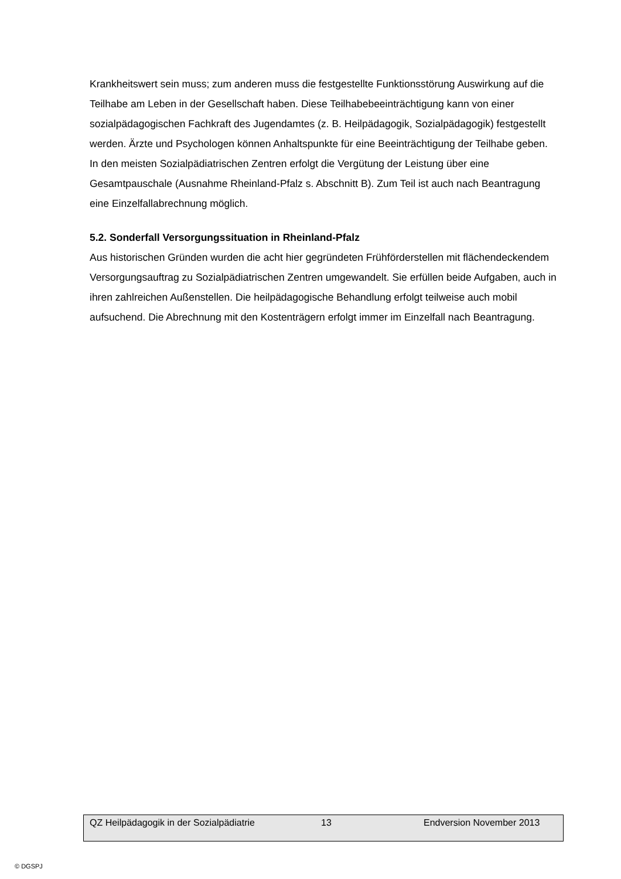Krankheitswert sein muss; zum anderen muss die festgestellte Funktionsstörung Auswirkung auf die Teilhabe am Leben in der Gesellschaft haben. Diese Teilhabebeeinträchtigung kann von einer sozialpädagogischen Fachkraft des Jugendamtes (z. B. Heilpädagogik, Sozialpädagogik) festgestellt werden. Ärzte und Psychologen können Anhaltspunkte für eine Beeinträchtigung der Teilhabe geben. In den meisten Sozialpädiatrischen Zentren erfolgt die Vergütung der Leistung über eine Gesamtpauschale (Ausnahme Rheinland-Pfalz s. Abschnitt B). Zum Teil ist auch nach Beantragung eine Einzelfallabrechnung möglich.
5.2. Sonderfall Versorgungssituation in Rheinland-Pfalz
Aus historischen Gründen wurden die acht hier gegründeten Frühförderstellen mit flächendeckendem Versorgungsauftrag zu Sozialpädiatrischen Zentren umgewandelt. Sie erfüllen beide Aufgaben, auch in ihren zahlreichen Außenstellen. Die heilpädagogische Behandlung erfolgt teilweise auch mobil aufsuchend. Die Abrechnung mit den Kostenträgern erfolgt immer im Einzelfall nach Beantragung.
QZ Heilpädagogik in der Sozialpädiatrie 13 Endversion November 2013
© DGSPJ